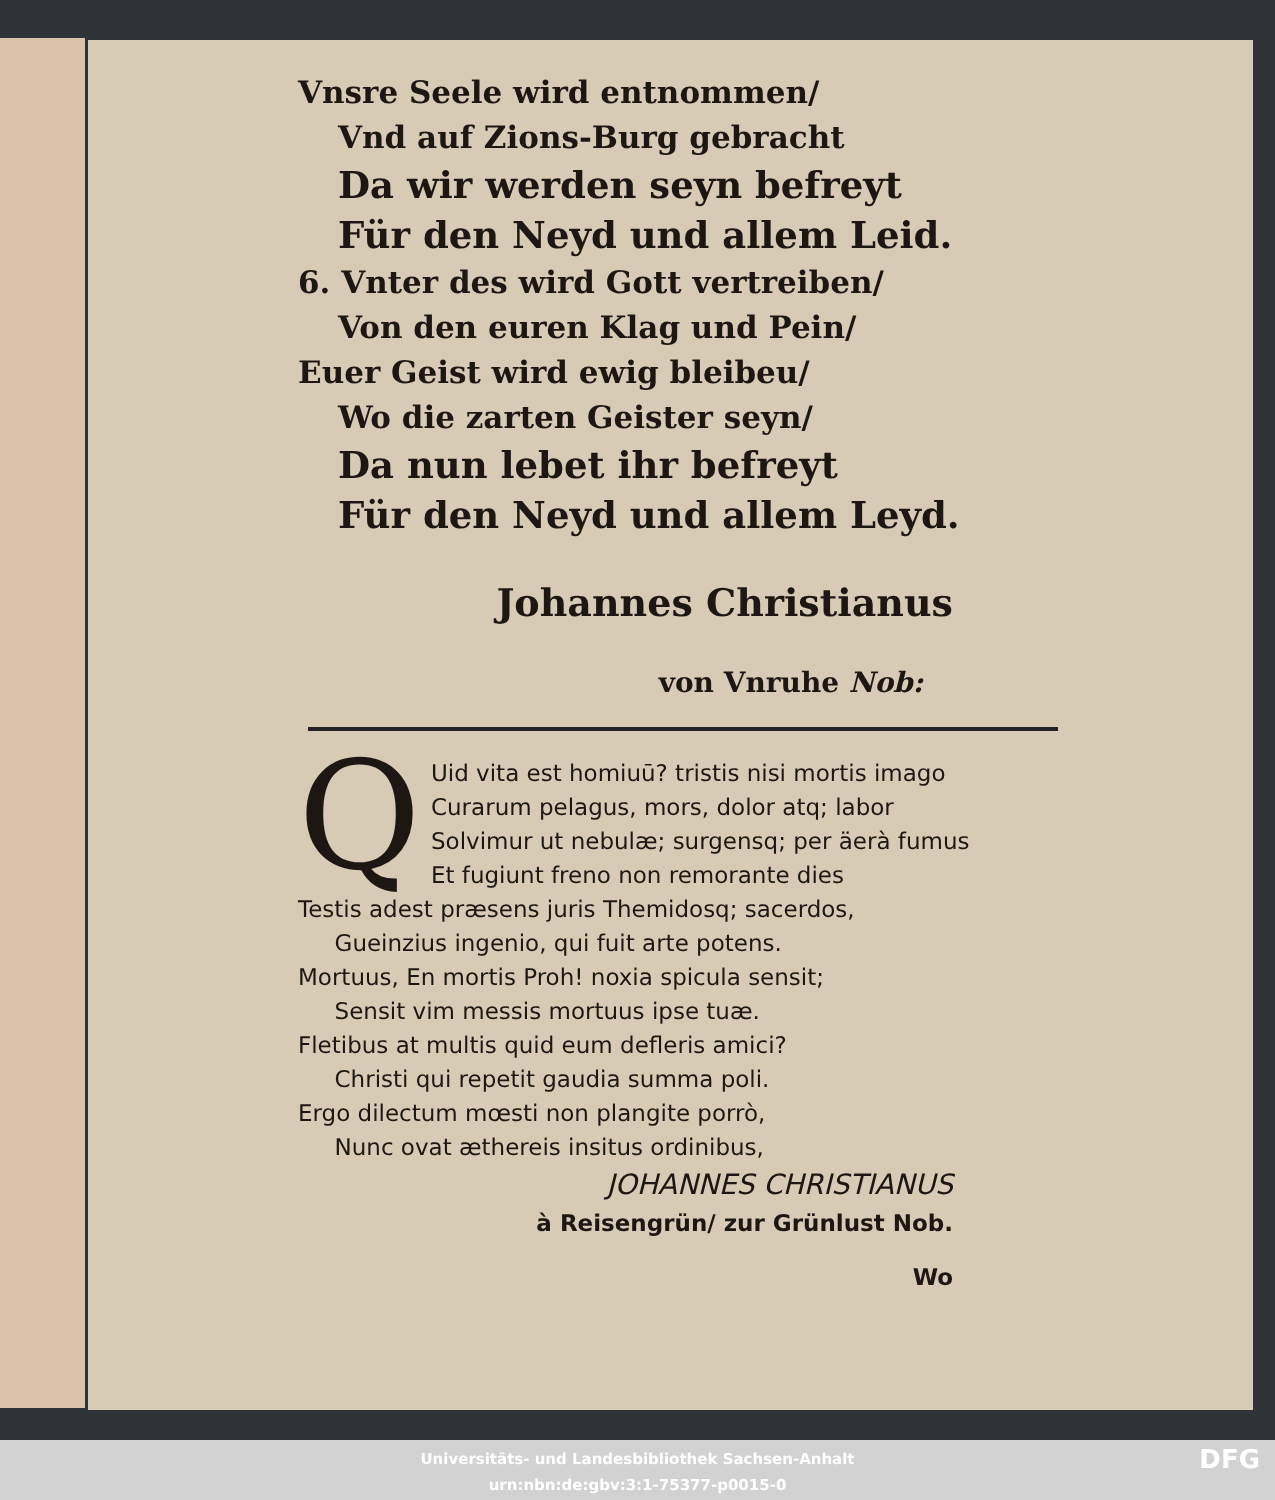Vnsre Seele wird entnommen/
Vnd auf Zions-Burg gebracht
Da wir werden seyn befreyt
Für den Neyd und allem Leid.
6. Vnter des wird Gott vertreiben/
Von den euren Klag und Pein/
Euer Geist wird ewig bleibeu/
Wo die zarten Geister seyn/
Da nun lebet ihr befreyt
Für den Neyd und allem Leyd.
Johannes Christianus
von Vnruhe Nob:
Q Uid vita est homiuū? tristis nisi mortis imago
Curarum pelagus, mors, dolor atq; labor
Solvimur ut nebulæ; surgensq; per äerà fumus
Et fugiunt freno non remorante dies
Testis adest præsens juris Themidosq; sacerdos,
Gueinzius ingenio, qui fuit arte potens.
Mortuus, En mortis Proh! noxia spicula sensit;
Sensit vim messis mortuus ipse tuæ.
Fletibus at multis quid eum defleris amici?
Christi qui repetit gaudia summa poli.
Ergo dilectum mœsti non plangite porrò,
Nunc ovat æthereis insitus ordinibus,
JOHANNES CHRISTIANUS
à Reisengrün/ zur Grünlust Nob.
Wo
Universitäts- und Landesbibliothek Sachsen-Anhalt
urn:nbn:de:gbv:3:1-75377-p0015-0 DFG